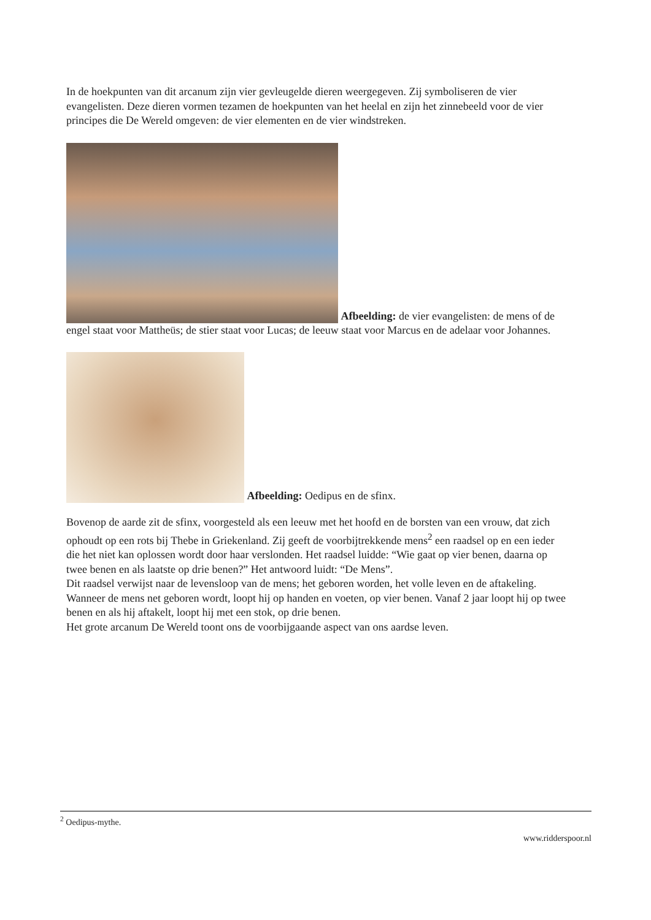In de hoekpunten van dit arcanum zijn vier gevleugelde dieren weergegeven. Zij symboliseren de vier evangelisten. Deze dieren vormen tezamen de hoekpunten van het heelal en zijn het zinnebeeld voor de vier principes die De Wereld omgeven: de vier elementen en de vier windstreken.
Afbeelding: de vier evangelisten: de mens of de engel staat voor Mattheüs; de stier staat voor Lucas; de leeuw staat voor Marcus en de adelaar voor Johannes.
Afbeelding: Oedipus en de sfinx.
Bovenop de aarde zit de sfinx, voorgesteld als een leeuw met het hoofd en de borsten van een vrouw, dat zich ophoudt op een rots bij Thebe in Griekenland. Zij geeft de voorbijtrekkende mens<sup>2</sup> een raadsel op en een ieder die het niet kan oplossen wordt door haar verslonden. Het raadsel luidde: “Wie gaat op vier benen, daarna op twee benen en als laatste op drie benen?” Het antwoord luidt: “De Mens”.
Dit raadsel verwijst naar de levensloop van de mens; het geboren worden, het volle leven en de aftakeling. Wanneer de mens net geboren wordt, loopt hij op handen en voeten, op vier benen. Vanaf 2 jaar loopt hij op twee benen en als hij aftakelt, loopt hij met een stok, op drie benen.
Het grote arcanum De Wereld toont ons de voorbijgaande aspect van ons aardse leven.
<sup>2</sup> Oedipus-mythe.
www.ridderspoor.nl